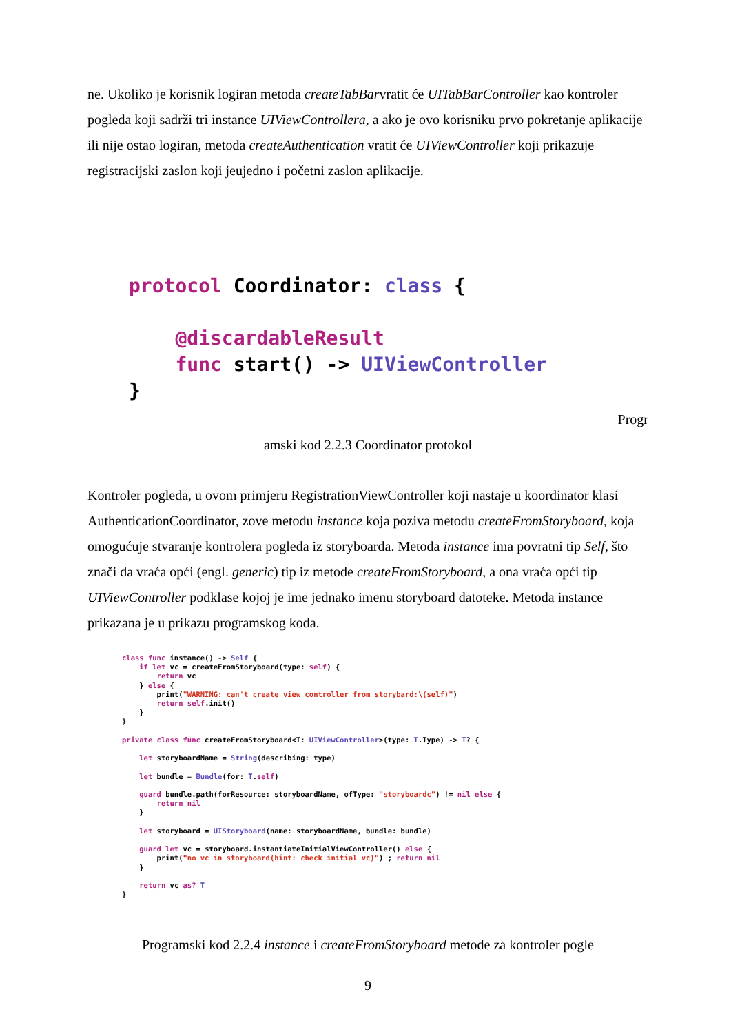ne. Ukoliko je korisnik logiran metoda createTabBarvratit će UITabBarController kao kontroler pogleda koji sadrži tri instance UIViewControllera, a ako je ovo korisniku prvo pokretanje aplikacije ili nije ostao logiran, metoda createAuthentication vratit će UIViewController koji prikazuje registracijski zaslon koji jeujedno i početni zaslon aplikacije.
protocol Coordinator: class {

    @discardableResult
    func start() -> UIViewController
}
Progr
amski kod 2.2.3 Coordinator protokol
Kontroler pogleda, u ovom primjeru RegistrationViewController koji nastaje u koordinator klasi AuthenticationCoordinator, zove metodu instance koja poziva metodu createFromStoryboard, koja omogućuje stvaranje kontrolera pogleda iz storyboarda. Metoda instance ima povratni tip Self, što znači da vraća opći (engl. generic) tip iz metode createFromStoryboard, a ona vraća opći tip UIViewController podklase kojoj je ime jednako imenu storyboard datoteke. Metoda instance prikazana je u prikazu programskog koda.
class func instance() -> Self {
    if let vc = createFromStoryboard(type: self) {
        return vc
    } else {
        print("WARNING: can't create view controller from storybard:\(self)")
        return self.init()
    }
}

private class func createFromStoryboard<T: UIViewController>(type: T.Type) -> T? {

    let storyboardName = String(describing: type)

    let bundle = Bundle(for: T.self)

    guard bundle.path(forResource: storyboardName, ofType: "storyboardc") != nil else {
        return nil
    }

    let storyboard = UIStoryboard(name: storyboardName, bundle: bundle)

    guard let vc = storyboard.instantiateInitialViewController() else {
        print("no vc in storyboard(hint: check initial vc)") ; return nil
    }

    return vc as? T
}
Programski kod 2.2.4 instance i createFromStoryboard metode za kontroler pogle
9